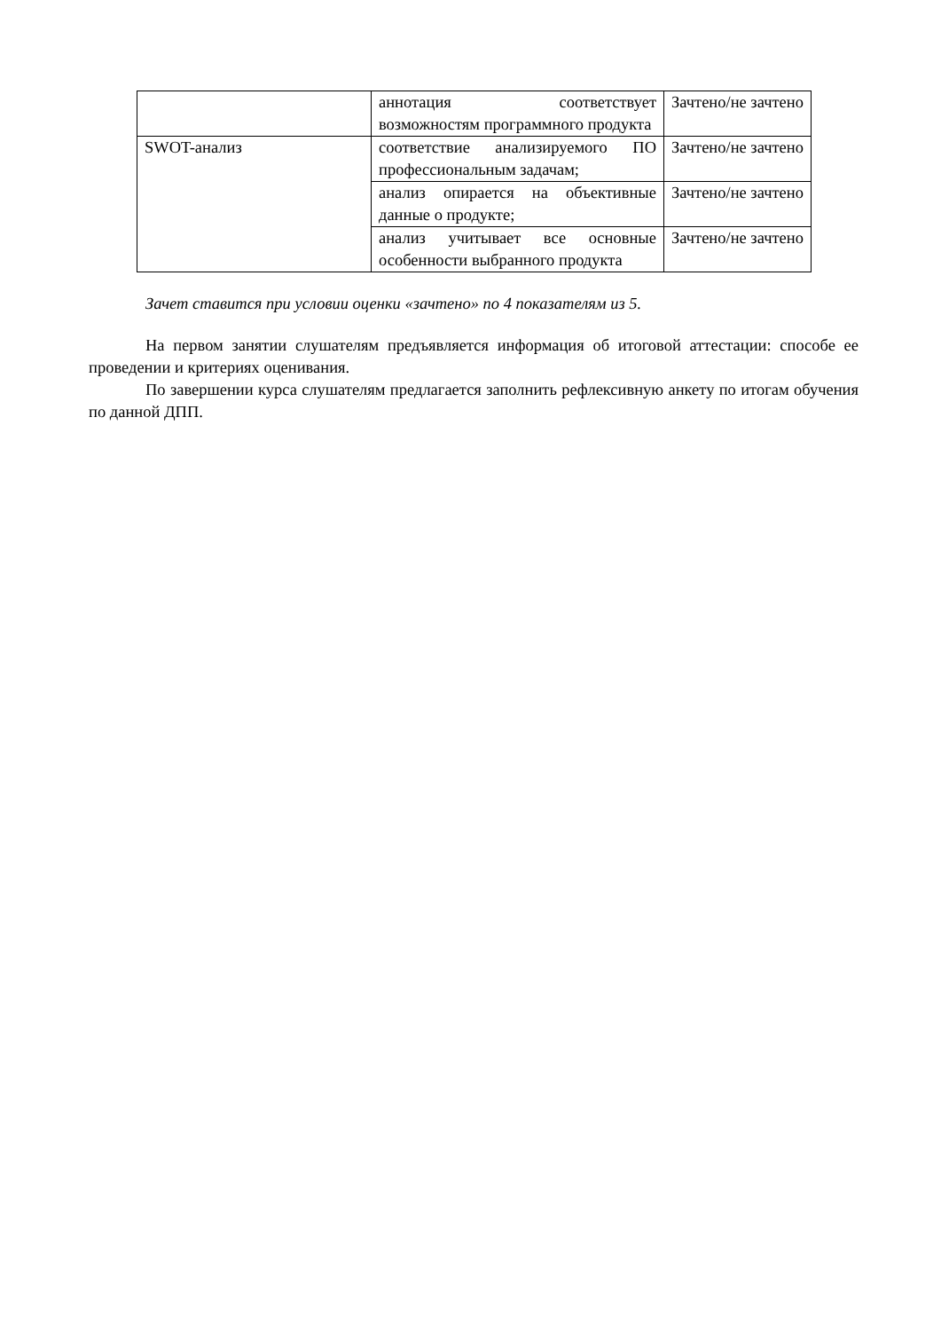| | аннотация соответствует возможностям программного продукта | Зачтено/не зачтено |
| SWOT-анализ | соответствие анализируемого ПО профессиональным задачам; | Зачтено/не зачтено |
| | анализ опирается на объективные данные о продукте; | Зачтено/не зачтено |
| | анализ учитывает все основные особенности выбранного продукта | Зачтено/не зачтено |
Зачет ставится при условии оценки «зачтено» по 4 показателям из 5.
На первом занятии слушателям предъявляется информация об итоговой аттестации: способе ее проведении и критериях оценивания.
По завершении курса слушателям предлагается заполнить рефлексивную анкету по итогам обучения по данной ДПП.